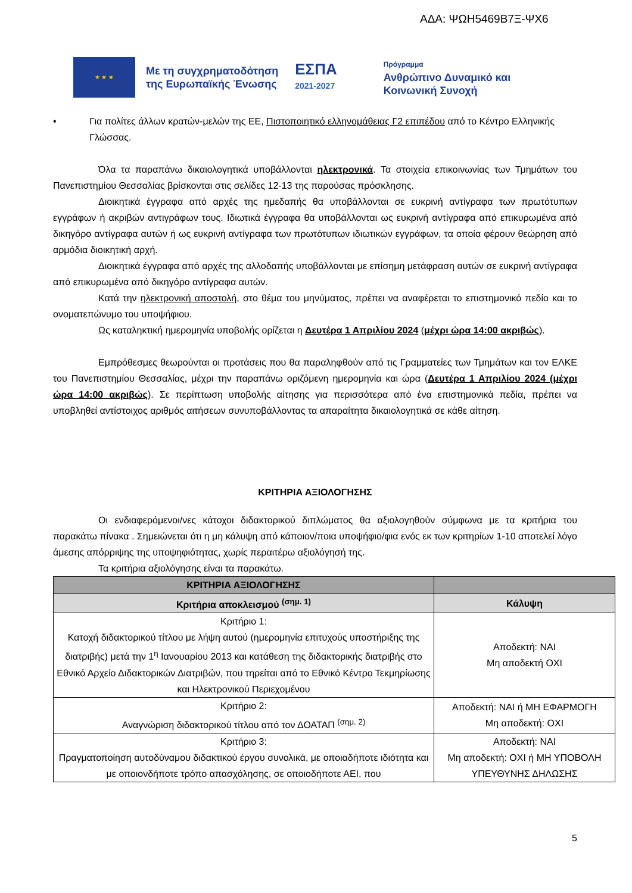ΑΔΑ: ΨΩΗ5469Β7Ξ-ΨΧ6
★ ★ ★
Με τη συγχρηματοδότηση
της Ευρωπαϊκής Ένωσης
ΕΣΠΑ
2021-2027
Πρόγραμμα
Ανθρώπινο Δυναμικό και
Κοινωνική Συνοχή
• Για πολίτες άλλων κρατών-μελών της ΕΕ, Πιστοποιητικό ελληνομάθειας Γ2 επιπέδου από το Κέντρο Ελληνικής Γλώσσας.
Όλα τα παραπάνω δικαιολογητικά υποβάλλονται ηλεκτρονικά. Τα στοιχεία επικοινωνίας των Τμημάτων του Πανεπιστημίου Θεσσαλίας βρίσκονται στις σελίδες 12-13 της παρούσας πρόσκλησης.
Διοικητικά έγγραφα από αρχές της ημεδαπής θα υποβάλλονται σε ευκρινή αντίγραφα των πρωτότυπων εγγράφων ή ακριβών αντιγράφων τους. Ιδιωτικά έγγραφα θα υποβάλλονται ως ευκρινή αντίγραφα από επικυρωμένα από δικηγόρο αντίγραφα αυτών ή ως ευκρινή αντίγραφα των πρωτότυπων ιδιωτικών εγγράφων, τα οποία φέρουν θεώρηση από αρμόδια διοικητική αρχή.
Διοικητικά έγγραφα από αρχές της αλλοδαπής υποβάλλονται με επίσημη μετάφραση αυτών σε ευκρινή αντίγραφα από επικυρωμένα από δικηγόρο αντίγραφα αυτών.
Κατά την ηλεκτρονική αποστολή, στο θέμα του μηνύματος, πρέπει να αναφέρεται το επιστημονικό πεδίο και το ονοματεπώνυμο του υποψήφιου.
Ως καταληκτική ημερομηνία υποβολής ορίζεται η Δευτέρα 1 Απριλίου 2024 (μέχρι ώρα 14:00 ακριβώς).
Εμπρόθεσμες θεωρούνται οι προτάσεις που θα παραληφθούν από τις Γραμματείες των Τμημάτων και τον ΕΛΚΕ του Πανεπιστημίου Θεσσαλίας, μέχρι την παραπάνω οριζόμενη ημερομηνία και ώρα (Δευτέρα 1 Απριλίου 2024 (μέχρι ώρα 14:00 ακριβώς). Σε περίπτωση υποβολής αίτησης για περισσότερα από ένα επιστημονικά πεδία, πρέπει να υποβληθεί αντίστοιχος αριθμός αιτήσεων συνυποβάλλοντας τα απαραίτητα δικαιολογητικά σε κάθε αίτηση.
ΚΡΙΤΗΡΙΑ ΑΞΙΟΛΟΓΗΣΗΣ
Οι ενδιαφερόμενοι/νες κάτοχοι διδακτορικού διπλώματος θα αξιολογηθούν σύμφωνα με τα κριτήρια του παρακάτω πίνακα . Σημειώνεται ότι η μη κάλυψη από κάποιον/ποια υποψήφιο/φια ενός εκ των κριτηρίων 1-10 αποτελεί λόγο άμεσης απόρριψης της υποψηφιότητας, χωρίς περαιτέρω αξιολόγησή της.
Τα κριτήρια αξιολόγησης είναι τα παρακάτω.
| ΚΡΙΤΗΡΙΑ ΑΞΙΟΛΟΓΗΣΗΣ | |
| --- | --- |
| Κριτήρια αποκλεισμού <sup>(σημ. 1)</sup> | Κάλυψη |
| Κριτήριο 1: Κατοχή διδακτορικού τίτλου με λήψη αυτού (ημερομηνία επιτυχούς υποστήριξης της διατριβής) μετά την 1<sup>η</sup> Ιανουαρίου 2013 και κατάθεση της διδακτορικής διατριβής στο Εθνικό Αρχείο Διδακτορικών Διατριβών, που τηρείται από το Εθνικό Κέντρο Τεκμηρίωσης και Ηλεκτρονικού Περιεχομένου | Αποδεκτή: ΝΑΙ Μη αποδεκτή ΟΧΙ |
| Κριτήριο 2: Αναγνώριση διδακτορικού τίτλου από τον ΔΟΑΤΑΠ <sup>(σημ. 2)</sup> | Αποδεκτή: ΝΑΙ ή ΜΗ ΕΦΑΡΜΟΓΗ Μη αποδεκτή: ΟΧΙ |
| Κριτήριο 3: Πραγματοποίηση αυτοδύναμου διδακτικού έργου συνολικά, με οποιαδήποτε ιδιότητα και με οποιονδήποτε τρόπο απασχόλησης, σε οποιοδήποτε ΑΕΙ, που | Αποδεκτή: ΝΑΙ Μη αποδεκτή: ΟΧΙ ή ΜΗ ΥΠΟΒΟΛΗ ΥΠΕΥΘΥΝΗΣ ΔΗΛΩΣΗΣ |
5